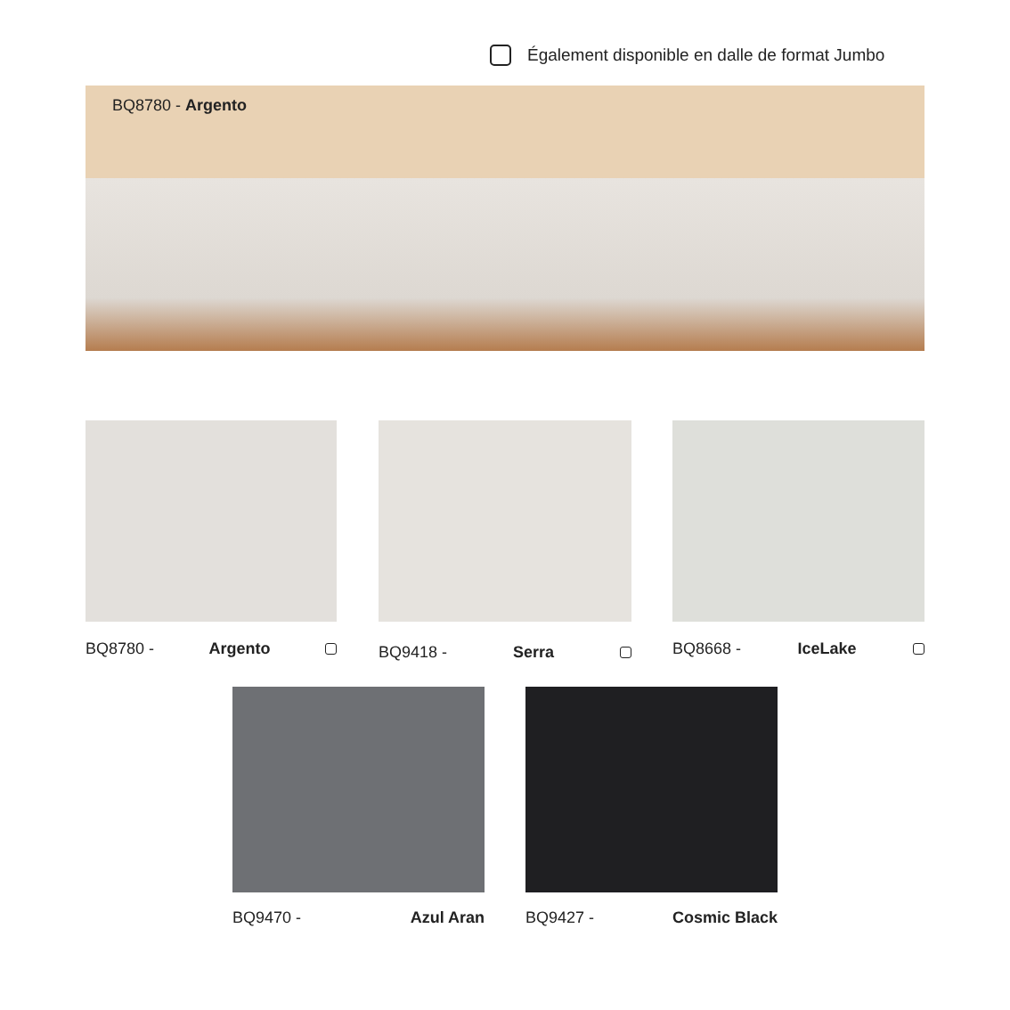Également disponible en dalle de format Jumbo
BQ8780 - Argento
BQ8780 - Argento BQ9418 - Serra BQ8668 - IceLake
BQ9470 - Azul Aran BQ9427 - Cosmic Black